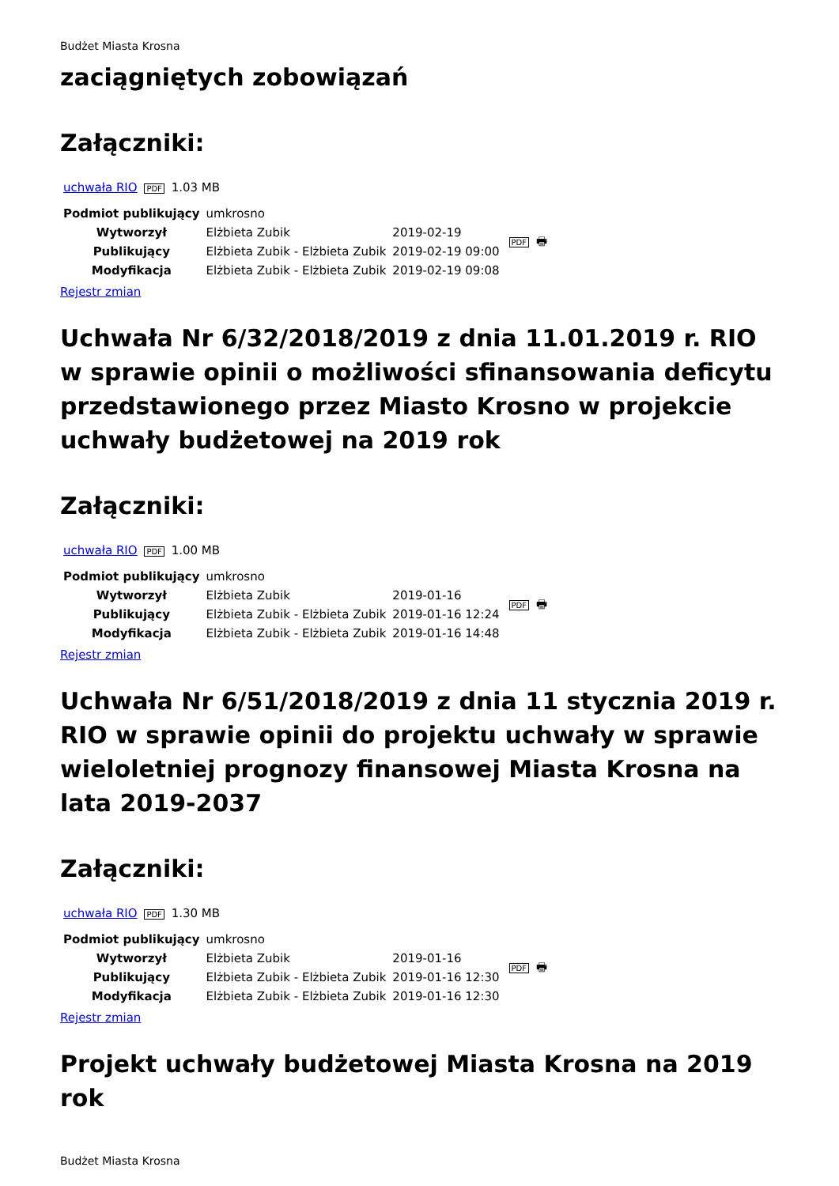Budżet Miasta Krosna
zaciągniętych zobowiązań
Załączniki:
uchwała RIO PDF 1.03 MB
| Podmiot publikujący | umkrosno | | PDF 🖶 |
| Wytworzył | Elżbieta Zubik | 2019-02-19 | |
| Publikujący | Elżbieta Zubik - Elżbieta Zubik | 2019-02-19 09:00 | |
| Modyfikacja | Elżbieta Zubik - Elżbieta Zubik | 2019-02-19 09:08 | |
Rejestr zmian
Uchwała Nr 6/32/2018/2019 z dnia 11.01.2019 r. RIO w sprawie opinii o możliwości sfinansowania deficytu przedstawionego przez Miasto Krosno w projekcie uchwały budżetowej na 2019 rok
Załączniki:
uchwała RIO PDF 1.00 MB
| Podmiot publikujący | umkrosno | | PDF 🖶 |
| Wytworzył | Elżbieta Zubik | 2019-01-16 | |
| Publikujący | Elżbieta Zubik - Elżbieta Zubik | 2019-01-16 12:24 | |
| Modyfikacja | Elżbieta Zubik - Elżbieta Zubik | 2019-01-16 14:48 | |
Rejestr zmian
Uchwała Nr 6/51/2018/2019 z dnia 11 stycznia 2019 r. RIO w sprawie opinii do projektu uchwały w sprawie wieloletniej prognozy finansowej Miasta Krosna na lata 2019-2037
Załączniki:
uchwała RIO PDF 1.30 MB
| Podmiot publikujący | umkrosno | | PDF 🖶 |
| Wytworzył | Elżbieta Zubik | 2019-01-16 | |
| Publikujący | Elżbieta Zubik - Elżbieta Zubik | 2019-01-16 12:30 | |
| Modyfikacja | Elżbieta Zubik - Elżbieta Zubik | 2019-01-16 12:30 | |
Rejestr zmian
Projekt uchwały budżetowej Miasta Krosna na 2019 rok
Budżet Miasta Krosna